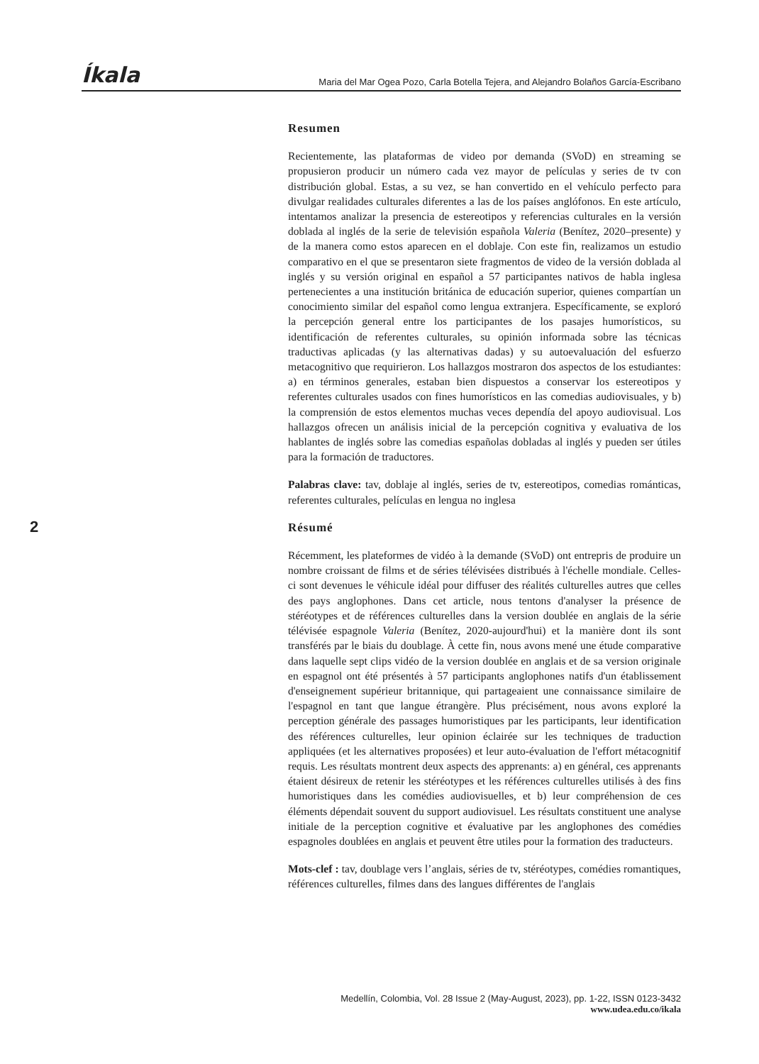Íkala Maria del Mar Ogea Pozo, Carla Botella Tejera, and Alejandro Bolaños García-Escribano
2
Resumen
Recientemente, las plataformas de video por demanda (SVoD) en streaming se propusieron producir un número cada vez mayor de películas y series de tv con distribución global. Estas, a su vez, se han convertido en el vehículo perfecto para divulgar realidades culturales diferentes a las de los países anglófonos. En este artículo, intentamos analizar la presencia de estereotipos y referencias culturales en la versión doblada al inglés de la serie de televisión española Valeria (Benítez, 2020–presente) y de la manera como estos aparecen en el doblaje. Con este fin, realizamos un estudio comparativo en el que se presentaron siete fragmentos de video de la versión doblada al inglés y su versión original en español a 57 participantes nativos de habla inglesa pertenecientes a una institución británica de educación superior, quienes compartían un conocimiento similar del español como lengua extranjera. Específicamente, se exploró la percepción general entre los participantes de los pasajes humorísticos, su identificación de referentes culturales, su opinión informada sobre las técnicas traductivas aplicadas (y las alternativas dadas) y su autoevaluación del esfuerzo metacognitivo que requirieron. Los hallazgos mostraron dos aspectos de los estudiantes: a) en términos generales, estaban bien dispuestos a conservar los estereotipos y referentes culturales usados con fines humorísticos en las comedias audiovisuales, y b) la comprensión de estos elementos muchas veces dependía del apoyo audiovisual. Los hallazgos ofrecen un análisis inicial de la percepción cognitiva y evaluativa de los hablantes de inglés sobre las comedias españolas dobladas al inglés y pueden ser útiles para la formación de traductores.
Palabras clave: tav, doblaje al inglés, series de tv, estereotipos, comedias románticas, referentes culturales, películas en lengua no inglesa
Résumé
Récemment, les plateformes de vidéo à la demande (SVoD) ont entrepris de produire un nombre croissant de films et de séries télévisées distribués à l'échelle mondiale. Celles-ci sont devenues le véhicule idéal pour diffuser des réalités culturelles autres que celles des pays anglophones. Dans cet article, nous tentons d'analyser la présence de stéréotypes et de références culturelles dans la version doublée en anglais de la série télévisée espagnole Valeria (Benítez, 2020-aujourd'hui) et la manière dont ils sont transférés par le biais du doublage. À cette fin, nous avons mené une étude comparative dans laquelle sept clips vidéo de la version doublée en anglais et de sa version originale en espagnol ont été présentés à 57 participants anglophones natifs d'un établissement d'enseignement supérieur britannique, qui partageaient une connaissance similaire de l'espagnol en tant que langue étrangère. Plus précisément, nous avons exploré la perception générale des passages humoristiques par les participants, leur identification des références culturelles, leur opinion éclairée sur les techniques de traduction appliquées (et les alternatives proposées) et leur auto-évaluation de l'effort métacognitif requis. Les résultats montrent deux aspects des apprenants: a) en général, ces apprenants étaient désireux de retenir les stéréotypes et les références culturelles utilisés à des fins humoristiques dans les comédies audiovisuelles, et b) leur compréhension de ces éléments dépendait souvent du support audiovisuel. Les résultats constituent une analyse initiale de la perception cognitive et évaluative par les anglophones des comédies espagnoles doublées en anglais et peuvent être utiles pour la formation des traducteurs.
Mots-clef : tav, doublage vers l’anglais, séries de tv, stéréotypes, comédies romantiques, références culturelles, filmes dans des langues différentes de l'anglais
Medellín, Colombia, Vol. 28 Issue 2 (May-August, 2023), pp. 1-22, ISSN 0123-3432
www.udea.edu.co/ikala